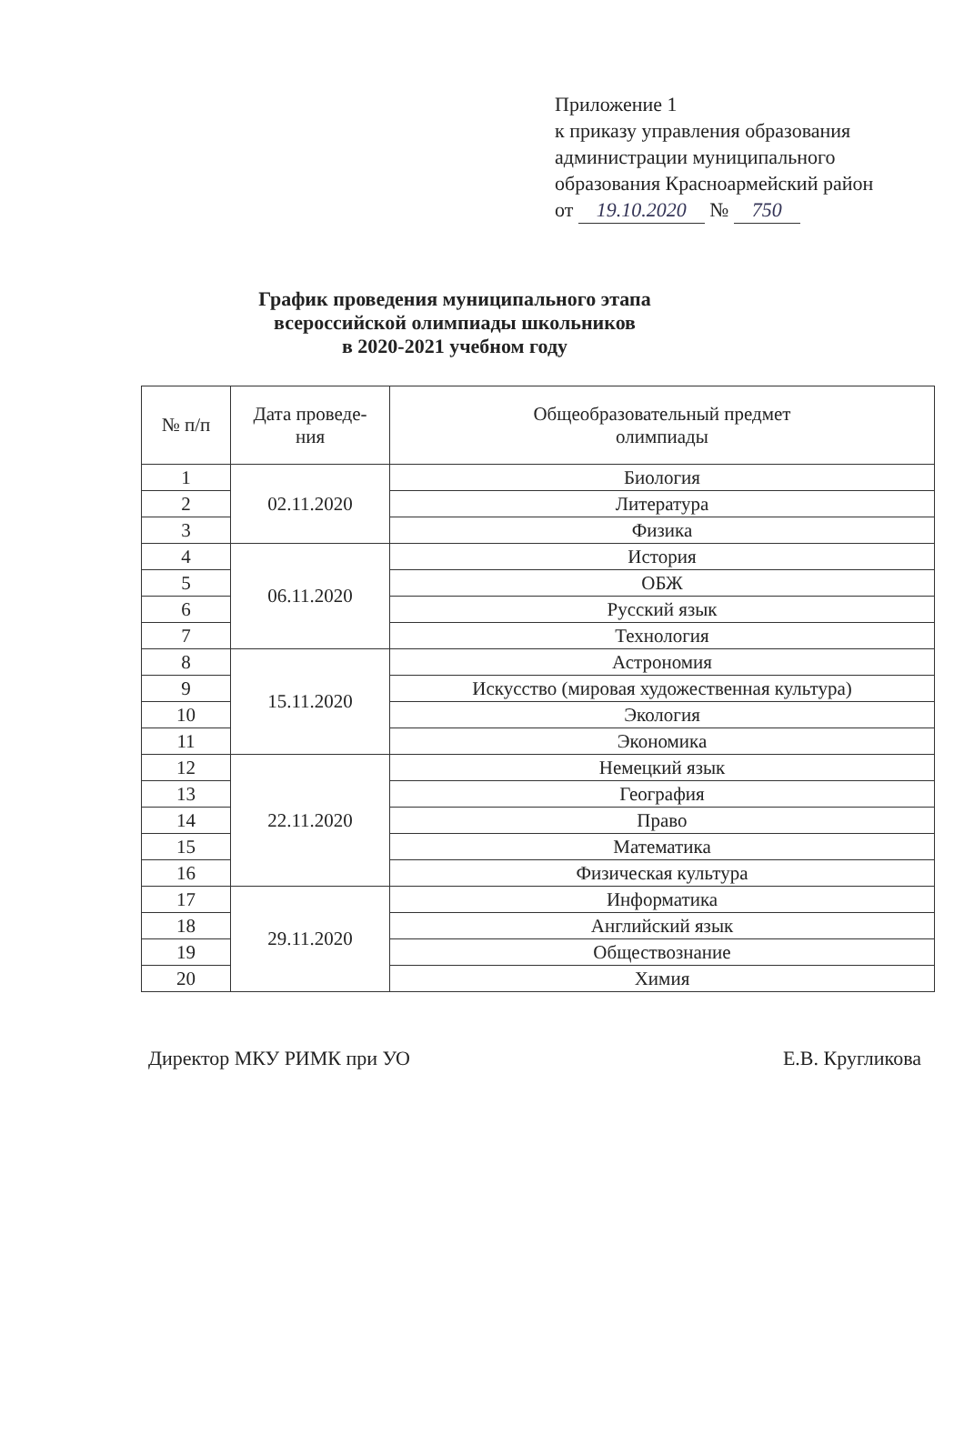Приложение 1
к приказу управления образования
администрации муниципального
образования Красноармейский район
от 19.10.2020 № 750
График проведения муниципального этапа
всероссийской олимпиады школьников
в 2020-2021 учебном году
| № п/п | Дата проведе- ния | Общеобразовательный предмет олимпиады |
| --- | --- | --- |
| 1 | 02.11.2020 | Биология |
| 2 | | Литература |
| 3 | | Физика |
| 4 | 06.11.2020 | История |
| 5 | | ОБЖ |
| 6 | | Русский язык |
| 7 | | Технология |
| 8 | 15.11.2020 | Астрономия |
| 9 | | Искусство (мировая художественная культура) |
| 10 | | Экология |
| 11 | | Экономика |
| 12 | 22.11.2020 | Немецкий язык |
| 13 | | География |
| 14 | | Право |
| 15 | | Математика |
| 16 | | Физическая культура |
| 17 | 29.11.2020 | Информатика |
| 18 | | Английский язык |
| 19 | | Обществознание |
| 20 | | Химия |
Директор МКУ РИМК при УО Е.В. Кругликова